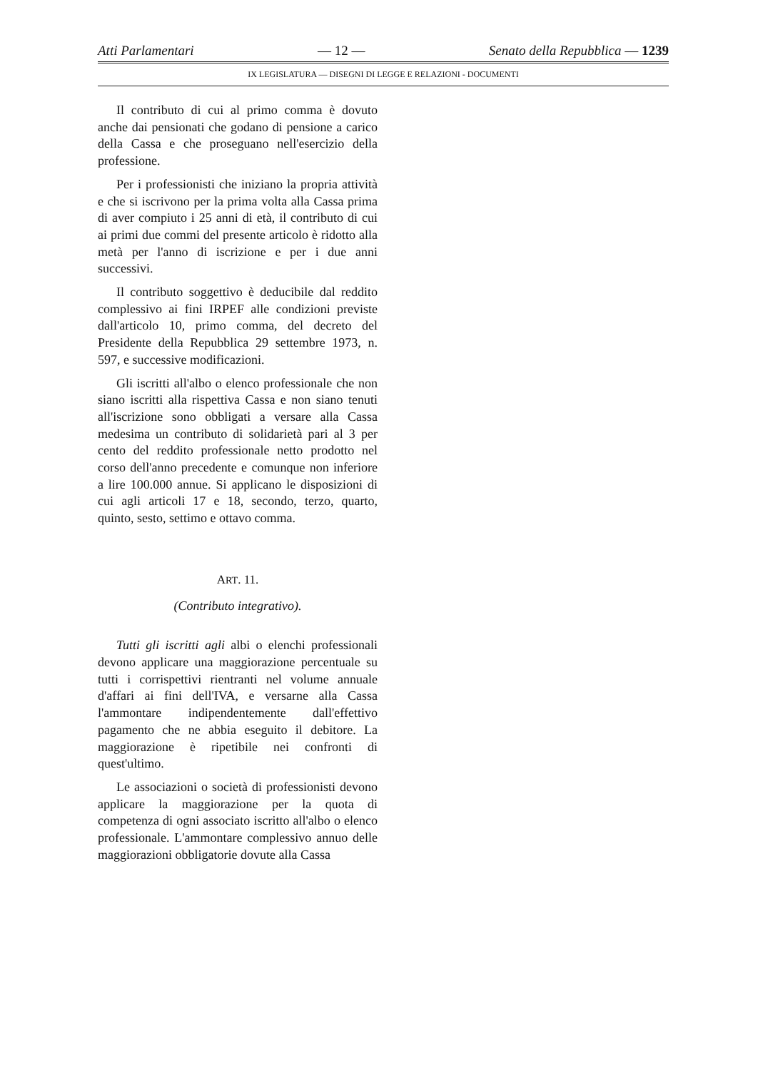Atti Parlamentari — 12 — Senato della Repubblica — 1239
IX LEGISLATURA — DISEGNI DI LEGGE E RELAZIONI - DOCUMENTI
Il contributo di cui al primo comma è dovuto anche dai pensionati che godano di pensione a carico della Cassa e che proseguano nell'esercizio della professione.
Per i professionisti che iniziano la propria attività e che si iscrivono per la prima volta alla Cassa prima di aver compiuto i 25 anni di età, il contributo di cui ai primi due commi del presente articolo è ridotto alla metà per l'anno di iscrizione e per i due anni successivi.
Il contributo soggettivo è deducibile dal reddito complessivo ai fini IRPEF alle condizioni previste dall'articolo 10, primo comma, del decreto del Presidente della Repubblica 29 settembre 1973, n. 597, e successive modificazioni.
Gli iscritti all'albo o elenco professionale che non siano iscritti alla rispettiva Cassa e non siano tenuti all'iscrizione sono obbligati a versare alla Cassa medesima un contributo di solidarietà pari al 3 per cento del reddito professionale netto prodotto nel corso dell'anno precedente e comunque non inferiore a lire 100.000 annue. Si applicano le disposizioni di cui agli articoli 17 e 18, secondo, terzo, quarto, quinto, sesto, settimo e ottavo comma.
ART. 11.
(Contributo integrativo).
Tutti gli iscritti agli albi o elenchi professionali devono applicare una maggiorazione percentuale su tutti i corrispettivi rientranti nel volume annuale d'affari ai fini dell'IVA, e versarne alla Cassa l'ammontare indipendentemente dall'effettivo pagamento che ne abbia eseguito il debitore. La maggiorazione è ripetibile nei confronti di quest'ultimo.
Le associazioni o società di professionisti devono applicare la maggiorazione per la quota di competenza di ogni associato iscritto all'albo o elenco professionale. L'ammontare complessivo annuo delle maggiorazioni obbligatorie dovute alla Cassa